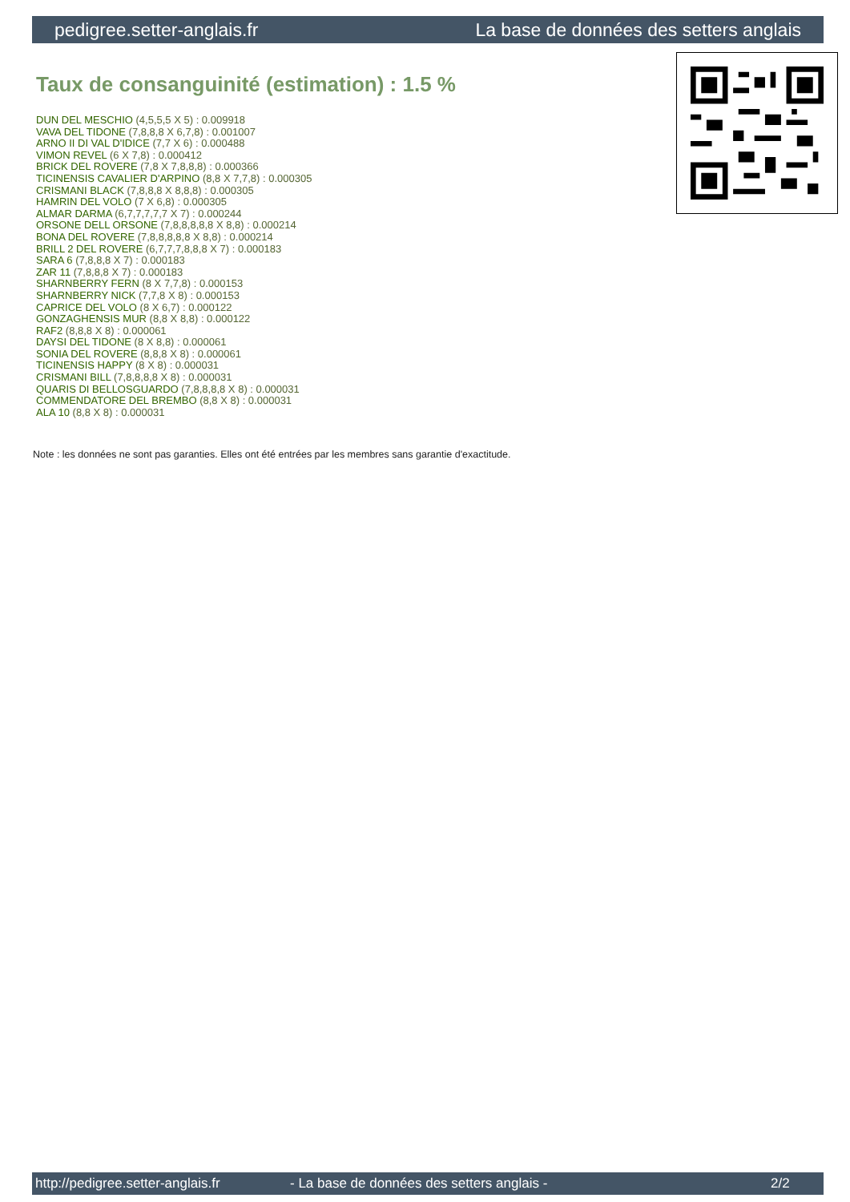pedigree.setter-anglais.fr La base de données des setters anglais
Taux de consanguinité (estimation) : 1.5 %
DUN DEL MESCHIO (4,5,5,5 X 5) : 0.009918
VAVA DEL TIDONE (7,8,8,8 X 6,7,8) : 0.001007
ARNO II DI VAL D'IDICE (7,7 X 6) : 0.000488
VIMON REVEL (6 X 7,8) : 0.000412
BRICK DEL ROVERE (7,8 X 7,8,8,8) : 0.000366
TICINENSIS CAVALIER D'ARPINO (8,8 X 7,7,8) : 0.000305
CRISMANI BLACK (7,8,8,8 X 8,8,8) : 0.000305
HAMRIN DEL VOLO (7 X 6,8) : 0.000305
ALMAR DARMA (6,7,7,7,7,7 X 7) : 0.000244
ORSONE DELL ORSONE (7,8,8,8,8,8 X 8,8) : 0.000214
BONA DEL ROVERE (7,8,8,8,8,8 X 8,8) : 0.000214
BRILL 2 DEL ROVERE (6,7,7,7,8,8,8 X 7) : 0.000183
SARA 6 (7,8,8,8 X 7) : 0.000183
ZAR 11 (7,8,8,8 X 7) : 0.000183
SHARNBERRY FERN (8 X 7,7,8) : 0.000153
SHARNBERRY NICK (7,7,8 X 8) : 0.000153
CAPRICE DEL VOLO (8 X 6,7) : 0.000122
GONZAGHENSIS MUR (8,8 X 8,8) : 0.000122
RAF2 (8,8,8 X 8) : 0.000061
DAYSI DEL TIDONE (8 X 8,8) : 0.000061
SONIA DEL ROVERE (8,8,8 X 8) : 0.000061
TICINENSIS HAPPY (8 X 8) : 0.000031
CRISMANI BILL (7,8,8,8,8 X 8) : 0.000031
QUARIS DI BELLOSGUARDO (7,8,8,8,8 X 8) : 0.000031
COMMENDATORE DEL BREMBO (8,8 X 8) : 0.000031
ALA 10 (8,8 X 8) : 0.000031
Note : les données ne sont pas garanties. Elles ont été entrées par les membres sans garantie d'exactitude.
http://pedigree.setter-anglais.fr - La base de données des setters anglais - 2/2